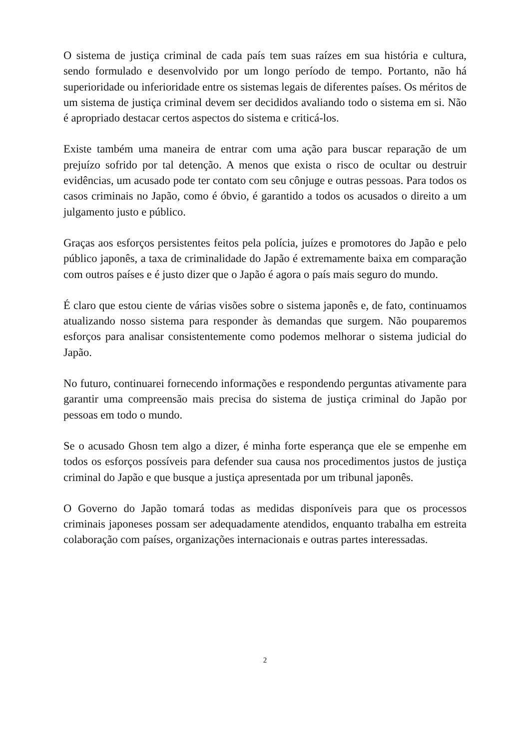O sistema de justiça criminal de cada país tem suas raízes em sua história e cultura, sendo formulado e desenvolvido por um longo período de tempo. Portanto, não há superioridade ou inferioridade entre os sistemas legais de diferentes países. Os méritos de um sistema de justiça criminal devem ser decididos avaliando todo o sistema em si. Não é apropriado destacar certos aspectos do sistema e criticá-los.
Existe também uma maneira de entrar com uma ação para buscar reparação de um prejuízo sofrido por tal detenção. A menos que exista o risco de ocultar ou destruir evidências, um acusado pode ter contato com seu cônjuge e outras pessoas. Para todos os casos criminais no Japão, como é óbvio, é garantido a todos os acusados o direito a um julgamento justo e público.
Graças aos esforços persistentes feitos pela polícia, juízes e promotores do Japão e pelo público japonês, a taxa de criminalidade do Japão é extremamente baixa em comparação com outros países e é justo dizer que o Japão é agora o país mais seguro do mundo.
É claro que estou ciente de várias visões sobre o sistema japonês e, de fato, continuamos atualizando nosso sistema para responder às demandas que surgem. Não pouparemos esforços para analisar consistentemente como podemos melhorar o sistema judicial do Japão.
No futuro, continuarei fornecendo informações e respondendo perguntas ativamente para garantir uma compreensão mais precisa do sistema de justiça criminal do Japão por pessoas em todo o mundo.
Se o acusado Ghosn tem algo a dizer, é minha forte esperança que ele se empenhe em todos os esforços possíveis para defender sua causa nos procedimentos justos de justiça criminal do Japão e que busque a justiça apresentada por um tribunal japonês.
O Governo do Japão tomará todas as medidas disponíveis para que os processos criminais japoneses possam ser adequadamente atendidos, enquanto trabalha em estreita colaboração com países, organizações internacionais e outras partes interessadas.
2